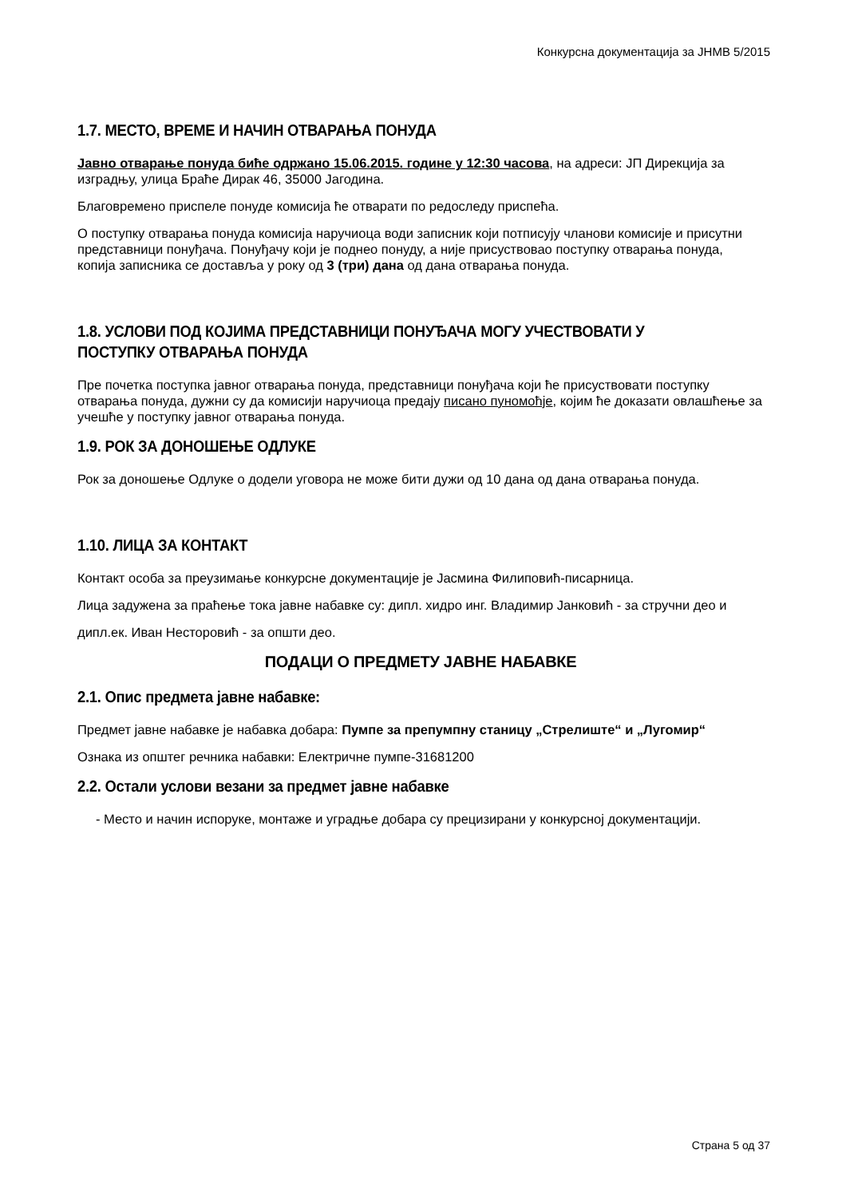Конкурсна документација за ЈНМВ 5/2015
1.7. МЕСТО, ВРЕМЕ И НАЧИН ОТВАРАЊА ПОНУДА
Јавно отварање понуда биће одржано 15.06.2015. године у 12:30 часова, на адреси: ЈП Дирекција за изградњу, улица Браће Дирак 46, 35000 Јагодина.
Благовремено приспеле понуде комисија ће отварати по редоследу приспећа.
О поступку отварања понуда комисија наручиоца води записник који потписују чланови комисије и присутни представници понуђача. Понуђачу који је поднео понуду, а није присуствовао поступку отварања понуда, копија записника се доставља у року од 3 (три) дана од дана отварања понуда.
1.8. УСЛОВИ ПОД КОЈИМА ПРЕДСТАВНИЦИ ПОНУЂАЧА МОГУ УЧЕСТВОВАТИ У ПОСТУПКУ ОТВАРАЊА ПОНУДА
Пре почетка поступка јавног отварања понуда, представници понуђача који ће присуствовати поступку отварања понуда, дужни су да комисији наручиоца предају писано пуномоћје, којим ће доказати овлашћење за учешће у поступку јавног отварања понуда.
1.9. РОК ЗА ДОНОШЕЊЕ ОДЛУКЕ
Рок за доношење Одлуке о додели уговора не може бити дужи од 10 дана од дана отварања понуда.
1.10. ЛИЦА ЗА КОНТАКТ
Контакт особа за преузимање конкурсне документације је Јасмина Филиповић-писарница.
Лица задужена за праћење тока јавне набавке су: дипл. хидро инг. Владимир Јанковић - за стручни део и
дипл.ек. Иван Несторовић - за општи део.
ПОДАЦИ О ПРЕДМЕТУ ЈАВНЕ НАБАВКЕ
2.1. Опис предмета јавне набавке:
Предмет јавне набавке је набавка добара: Пумпе за препумпну станицу „Стрелиште“ и „Лугомир“
Ознака из општег речника набавки: Електричне пумпе-31681200
2.2. Остали услови везани за предмет јавне набавке
- Место и начин испоруке, монтаже и уградње добара су прецизирани у конкурсној документацији.
Страна 5 од 37